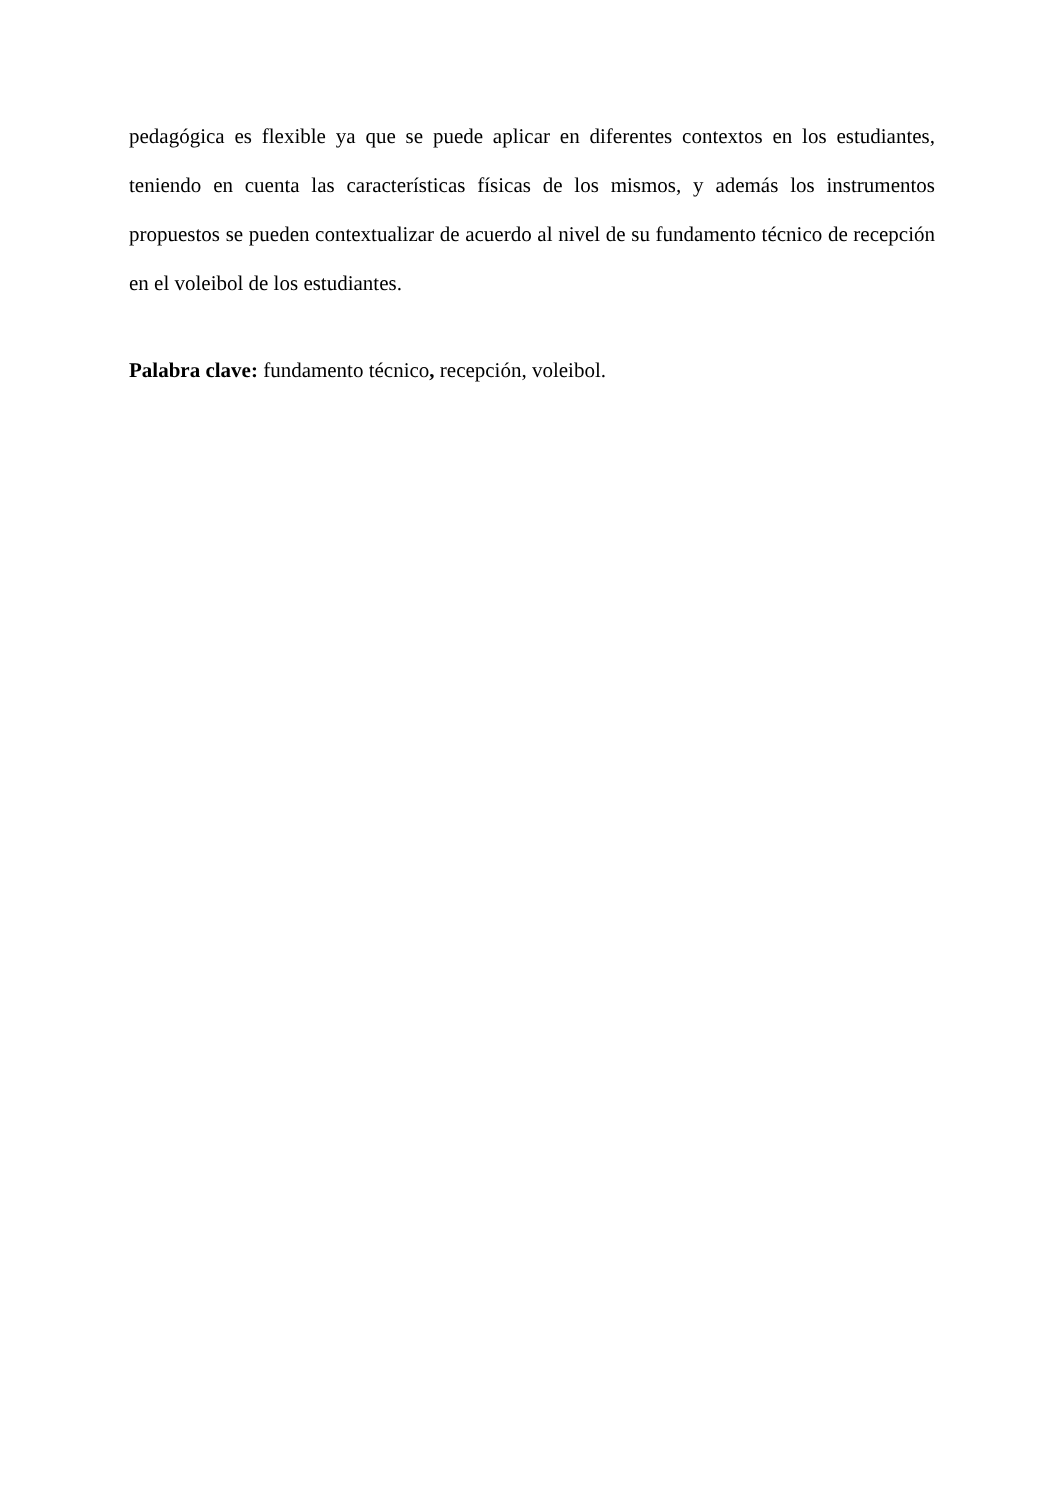pedagógica es flexible ya que se puede aplicar en diferentes contextos en los estudiantes, teniendo en cuenta las características físicas de los mismos, y además los instrumentos propuestos se pueden contextualizar de acuerdo al nivel de su fundamento técnico de recepción en el voleibol de los estudiantes.
Palabra clave: fundamento técnico, recepción, voleibol.